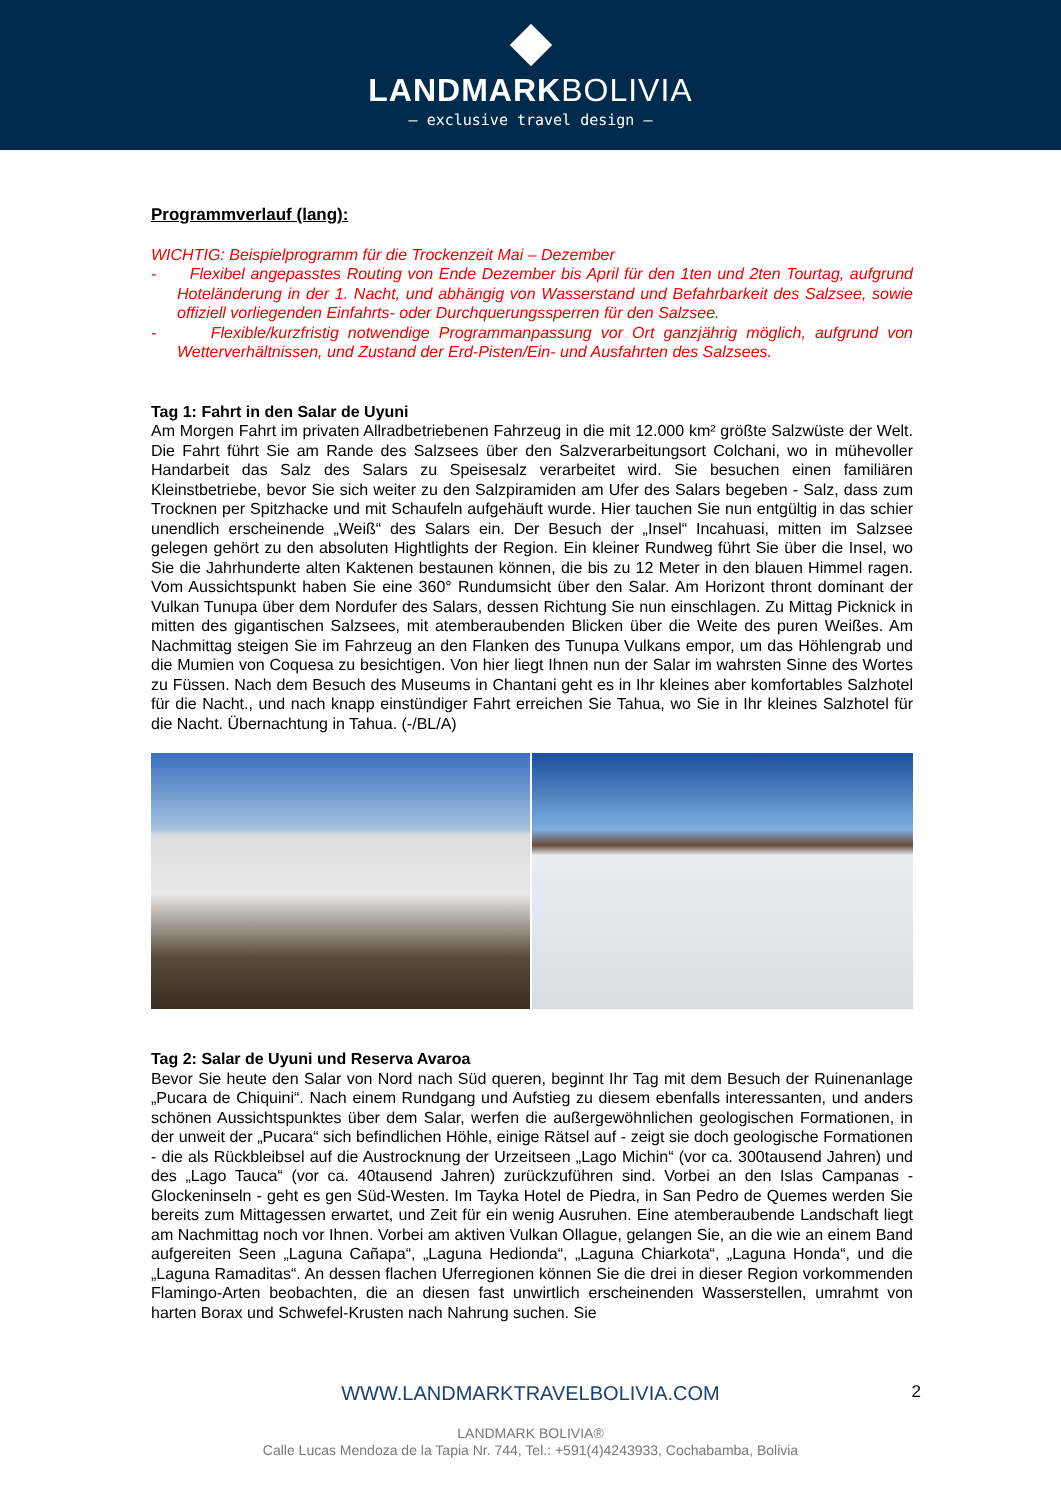LANDMARKBOLIVIA
— exclusive travel design —
Programmverlauf (lang):
WICHTIG: Beispielprogramm für die Trockenzeit Mai – Dezember
- Flexibel angepasstes Routing von Ende Dezember bis April für den 1ten und 2ten Tourtag, aufgrund Hoteländerung in der 1. Nacht, und abhängig von Wasserstand und Befahrbarkeit des Salzsee, sowie offiziell vorliegenden Einfahrts- oder Durchquerungssperren für den Salzsee.
- Flexible/kurzfristig notwendige Programmanpassung vor Ort ganzjährig möglich, aufgrund von Wetterverhältnissen, und Zustand der Erd-Pisten/Ein- und Ausfahrten des Salzsees.
Tag 1: Fahrt in den Salar de Uyuni
Am Morgen Fahrt im privaten Allradbetriebenen Fahrzeug in die mit 12.000 km² größte Salzwüste der Welt. Die Fahrt führt Sie am Rande des Salzsees über den Salzverarbeitungsort Colchani, wo in mühevoller Handarbeit das Salz des Salars zu Speisesalz verarbeitet wird. Sie besuchen einen familiären Kleinstbetriebe, bevor Sie sich weiter zu den Salzpiramiden am Ufer des Salars begeben - Salz, dass zum Trocknen per Spitzhacke und mit Schaufeln aufgehäuft wurde. Hier tauchen Sie nun entgültig in das schier unendlich erscheinende „Weiß“ des Salars ein. Der Besuch der „Insel“ Incahuasi, mitten im Salzsee gelegen gehört zu den absoluten Hightlights der Region. Ein kleiner Rundweg führt Sie über die Insel, wo Sie die Jahrhunderte alten Kaktenen bestaunen können, die bis zu 12 Meter in den blauen Himmel ragen. Vom Aussichtspunkt haben Sie eine 360° Rundumsicht über den Salar. Am Horizont thront dominant der Vulkan Tunupa über dem Nordufer des Salars, dessen Richtung Sie nun einschlagen. Zu Mittag Picknick in mitten des gigantischen Salzsees, mit atemberaubenden Blicken über die Weite des puren Weißes. Am Nachmittag steigen Sie im Fahrzeug an den Flanken des Tunupa Vulkans empor, um das Höhlengrab und die Mumien von Coquesa zu besichtigen. Von hier liegt Ihnen nun der Salar im wahrsten Sinne des Wortes zu Füssen. Nach dem Besuch des Museums in Chantani geht es in Ihr kleines aber komfortables Salzhotel für die Nacht., und nach knapp einstündiger Fahrt erreichen Sie Tahua, wo Sie in Ihr kleines Salzhotel für die Nacht. Übernachtung in Tahua. (-/BL/A)
Tag 2: Salar de Uyuni und Reserva Avaroa
Bevor Sie heute den Salar von Nord nach Süd queren, beginnt Ihr Tag mit dem Besuch der Ruinenanlage „Pucara de Chiquini“. Nach einem Rundgang und Aufstieg zu diesem ebenfalls interessanten, und anders schönen Aussichtspunktes über dem Salar, werfen die außergewöhnlichen geologischen Formationen, in der unweit der „Pucara“ sich befindlichen Höhle, einige Rätsel auf - zeigt sie doch geologische Formationen - die als Rückbleibsel auf die Austrocknung der Urzeitseen „Lago Michin“ (vor ca. 300tausend Jahren) und des „Lago Tauca“ (vor ca. 40tausend Jahren) zurückzuführen sind. Vorbei an den Islas Campanas - Glockeninseln - geht es gen Süd-Westen. Im Tayka Hotel de Piedra, in San Pedro de Quemes werden Sie bereits zum Mittagessen erwartet, und Zeit für ein wenig Ausruhen. Eine atemberaubende Landschaft liegt am Nachmittag noch vor Ihnen. Vorbei am aktiven Vulkan Ollague, gelangen Sie, an die wie an einem Band aufgereiten Seen „Laguna Cañapa“, „Laguna Hedionda“, „Laguna Chiarkota“, „Laguna Honda“, und die „Laguna Ramaditas“. An dessen flachen Uferregionen können Sie die drei in dieser Region vorkommenden Flamingo-Arten beobachten, die an diesen fast unwirtlich erscheinenden Wasserstellen, umrahmt von harten Borax und Schwefel-Krusten nach Nahrung suchen. Sie
WWW.LANDMARKTRAVELBOLIVIA.COM
2
LANDMARK BOLIVIA®
Calle Lucas Mendoza de la Tapia Nr. 744, Tel.: +591(4)4243933, Cochabamba, Bolivia